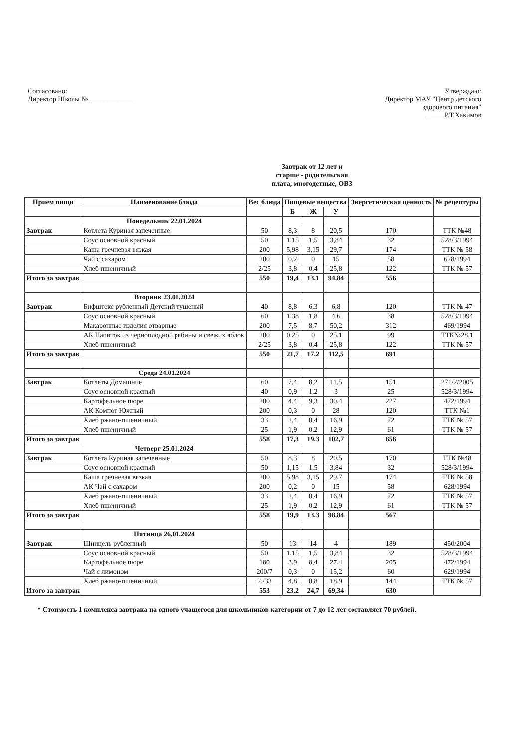Согласовано:
Директор Школы № ____________
Утверждаю:
Директор МАУ "Центр детского
здорового питания"
______Р.Т.Хакимов
Завтрак от 12 лет и
старше - родительская
плата, многодетные, ОВЗ
| Прием пищи | Наименование блюда | Вес блюда | Пищевые вещества | | | Энергетическая ценность | № рецептуры |
| --- | --- | --- | --- | --- | --- | --- | --- |
| | | | Б | Ж | У | | |
| | Понедельник 22.01.2024 | | | | | | |
| Завтрак | Котлета Куриная запеченные | 50 | 8,3 | 8 | 20,5 | 170 | ТТК №48 |
| | Соус основной красный | 50 | 1,15 | 1,5 | 3,84 | 32 | 528/3/1994 |
| | Каша гречневая вязкая | 200 | 5,98 | 3,15 | 29,7 | 174 | ТТК № 58 |
| | Чай с сахаром | 200 | 0,2 | 0 | 15 | 58 | 628/1994 |
| | Хлеб пшеничный | 2/25 | 3,8 | 0,4 | 25,8 | 122 | ТТК № 57 |
| Итого за завтрак | | 550 | 19,4 | 13,1 | 94,84 | 556 | |
| | Вторник 23.01.2024 | | | | | | |
| Завтрак | Бифштекс рубленный Детский тушеный | 40 | 8,8 | 6,3 | 6,8 | 120 | ТТК № 47 |
| | Соус основной красный | 60 | 1,38 | 1,8 | 4,6 | 38 | 528/3/1994 |
| | Макаронные изделия отварные | 200 | 7,5 | 8,7 | 50,2 | 312 | 469/1994 |
| | АК Напиток из черноплодной рябины и свежих яблок | 200 | 0,25 | 0 | 25,1 | 99 | ТТК№28.1 |
| | Хлеб пшеничный | 2/25 | 3,8 | 0,4 | 25,8 | 122 | ТТК № 57 |
| Итого за завтрак | | 550 | 21,7 | 17,2 | 112,5 | 691 | |
| | Среда 24.01.2024 | | | | | | |
| Завтрак | Котлеты Домашние | 60 | 7,4 | 8,2 | 11,5 | 151 | 271/2/2005 |
| | Соус основной красный | 40 | 0,9 | 1,2 | 3 | 25 | 528/3/1994 |
| | Картофельное пюре | 200 | 4,4 | 9,3 | 30,4 | 227 | 472/1994 |
| | АК Компот Южный | 200 | 0,3 | 0 | 28 | 120 | ТТК №1 |
| | Хлеб ржано-пшеничный | 33 | 2,4 | 0,4 | 16,9 | 72 | ТТК № 57 |
| | Хлеб пшеничный | 25 | 1,9 | 0,2 | 12,9 | 61 | ТТК № 57 |
| Итого за завтрак | | 558 | 17,3 | 19,3 | 102,7 | 656 | |
| | Четверг 25.01.2024 | | | | | | |
| Завтрак | Котлета Куриная запеченные | 50 | 8,3 | 8 | 20,5 | 170 | ТТК №48 |
| | Соус основной красный | 50 | 1,15 | 1,5 | 3,84 | 32 | 528/3/1994 |
| | Каша гречневая вязкая | 200 | 5,98 | 3,15 | 29,7 | 174 | ТТК № 58 |
| | АК Чай с сахаром | 200 | 0,2 | 0 | 15 | 58 | 628/1994 |
| | Хлеб ржано-пшеничный | 33 | 2,4 | 0,4 | 16,9 | 72 | ТТК № 57 |
| | Хлеб пшеничный | 25 | 1,9 | 0,2 | 12,9 | 61 | ТТК № 57 |
| Итого за завтрак | | 558 | 19,9 | 13,3 | 98,84 | 567 | |
| | Пятница 26.01.2024 | | | | | | |
| Завтрак | Шницель рубленный | 50 | 13 | 14 | 4 | 189 | 450/2004 |
| | Соус основной красный | 50 | 1,15 | 1,5 | 3,84 | 32 | 528/3/1994 |
| | Картофельное пюре | 180 | 3,9 | 8,4 | 27,4 | 205 | 472/1994 |
| | Чай с лимоном | 200/7 | 0,3 | 0 | 15,2 | 60 | 629/1994 |
| | Хлеб ржано-пшеничный | 2./33 | 4,8 | 0,8 | 18,9 | 144 | ТТК № 57 |
| Итого за завтрак | | 553 | 23,2 | 24,7 | 69,34 | 630 | |
* Стоимость 1 комплекса завтрака на одного учащегося для школьников категории от 7 до 12 лет составляет 70 рублей.